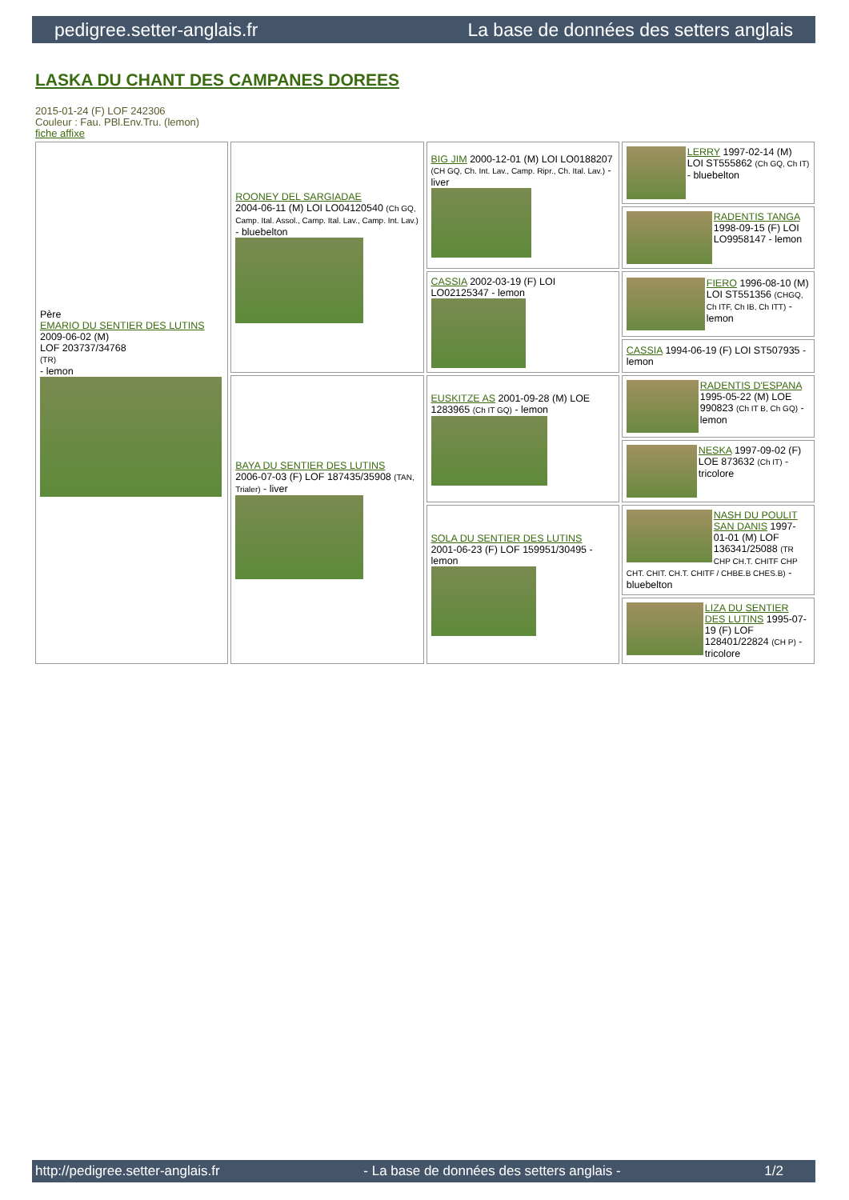pedigree.setter-anglais.fr La base de données des setters anglais
LASKA DU CHANT DES CAMPANES DOREES
2015-01-24 (F) LOF 242306
Couleur : Fau. PBl.Env.Tru. (lemon)
fiche affixe
| Père EMARIO DU SENTIER DES LUTINS 2009-06-02 (M) LOF 203737/34768 (TR) - lemon | ROONEY DEL SARGIADAE 2004-06-11 (M) LOI LO04120540 (Ch GQ, Camp. Ital. Assol., Camp. Ital. Lav., Camp. Int. Lav.) - bluebelton | BIG JIM 2000-12-01 (M) LOI LO0188207 (CH GQ, Ch. Int. Lav., Camp. Ripr., Ch. Ital. Lav.) - liver | LERRY 1997-02-14 (M) LOI ST555862 (Ch GQ, Ch IT) - bluebelton |
| | | | RADENTIS TANGA 1998-09-15 (F) LOI LO9958147 - lemon |
| | | CASSIA 2002-03-19 (F) LOI LO02125347 - lemon | FIERO 1996-08-10 (M) LOI ST551356 (CHGQ, Ch ITF, Ch IB, Ch ITT) - lemon |
| | | | CASSIA 1994-06-19 (F) LOI ST507935 - lemon |
| | BAYA DU SENTIER DES LUTINS 2006-07-03 (F) LOF 187435/35908 (TAN, Trialer) - liver | EUSKITZE AS 2001-09-28 (M) LOE 1283965 (Ch IT GQ) - lemon | RADENTIS D'ESPANA 1995-05-22 (M) LOE 990823 (Ch IT B, Ch GQ) - lemon |
| | | | NESKA 1997-09-02 (F) LOE 873632 (Ch IT) - tricolore |
| | | SOLA DU SENTIER DES LUTINS 2001-06-23 (F) LOF 159951/30495 - lemon | NASH DU POULIT SAN DANIS 1997-01-01 (M) LOF 136341/25088 (TR CHP CH.T. CHITF CHP CHT. CHIT. CH.T. CHITF / CHBE.B CHES.B) - bluebelton |
| | | | LIZA DU SENTIER DES LUTINS 1995-07-19 (F) LOF 128401/22824 (CH P) - tricolore |
http://pedigree.setter-anglais.fr - La base de données des setters anglais - 1/2